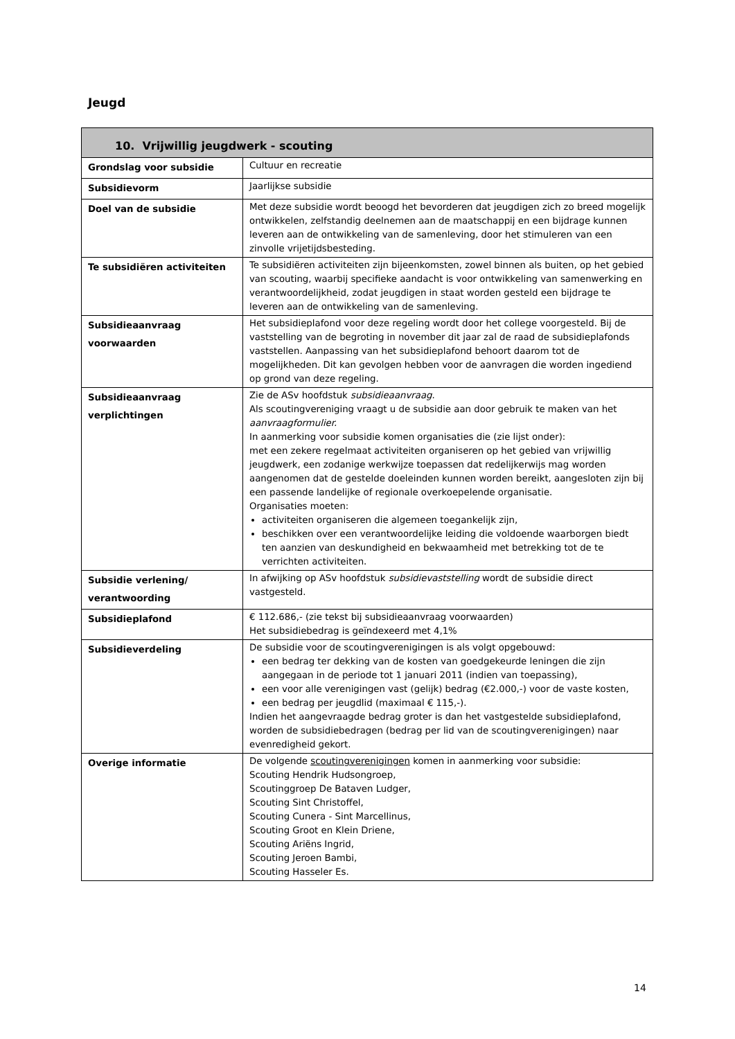Jeugd
| 10. Vrijwillig jeugdwerk - scouting | |
| --- | --- |
| Grondslag voor subsidie | Cultuur en recreatie |
| Subsidievorm | Jaarlijkse subsidie |
| Doel van de subsidie | Met deze subsidie wordt beoogd het bevorderen dat jeugdigen zich zo breed mogelijk ontwikkelen, zelfstandig deelnemen aan de maatschappij en een bijdrage kunnen leveren aan de ontwikkeling van de samenleving, door het stimuleren van een zinvolle vrijetijdsbesteding. |
| Te subsidiëren activiteiten | Te subsidiëren activiteiten zijn bijeenkomsten, zowel binnen als buiten, op het gebied van scouting, waarbij specifieke aandacht is voor ontwikkeling van samenwerking en verantwoordelijkheid, zodat jeugdigen in staat worden gesteld een bijdrage te leveren aan de ontwikkeling van de samenleving. |
| Subsidieaanvraag voorwaarden | Het subsidieplafond voor deze regeling wordt door het college voorgesteld. Bij de vaststelling van de begroting in november dit jaar zal de raad de subsidieplafonds vaststellen. Aanpassing van het subsidieplafond behoort daarom tot de mogelijkheden. Dit kan gevolgen hebben voor de aanvragen die worden ingediend op grond van deze regeling. |
| Subsidieaanvraag verplichtingen | Zie de ASv hoofdstuk subsidieaanvraag . Als scoutingvereniging vraagt u de subsidie aan door gebruik te maken van het aanvraagformulier. In aanmerking voor subsidie komen organisaties die (zie lijst onder): met een zekere regelmaat activiteiten organiseren op het gebied van vrijwillig jeugdwerk, een zodanige werkwijze toepassen dat redelijkerwijs mag worden aangenomen dat de gestelde doeleinden kunnen worden bereikt, aangesloten zijn bij een passende landelijke of regionale overkoepelende organisatie. Organisaties moeten: activiteiten organiseren die algemeen toegankelijk zijn, beschikken over een verantwoordelijke leiding die voldoende waarborgen biedt ten aanzien van deskundigheid en bekwaamheid met betrekking tot de te verrichten activiteiten. |
| Subsidie verlening/ verantwoording | In afwijking op ASv hoofdstuk subsidievaststelling wordt de subsidie direct vastgesteld. |
| Subsidieplafond | € 112.686,- (zie tekst bij subsidieaanvraag voorwaarden) Het subsidiebedrag is geïndexeerd met 4,1% |
| Subsidieverdeling | De subsidie voor de scoutingverenigingen is als volgt opgebouwd: een bedrag ter dekking van de kosten van goedgekeurde leningen die zijn aangegaan in de periode tot 1 januari 2011 (indien van toepassing), een voor alle verenigingen vast (gelijk) bedrag (€2.000,-) voor de vaste kosten, een bedrag per jeugdlid (maximaal € 115,-). Indien het aangevraagde bedrag groter is dan het vastgestelde subsidieplafond, worden de subsidiebedragen (bedrag per lid van de scoutingverenigingen) naar evenredigheid gekort. |
| Overige informatie | De volgende scoutingverenigingen komen in aanmerking voor subsidie: Scouting Hendrik Hudsongroep, Scoutinggroep De Bataven Ludger, Scouting Sint Christoffel, Scouting Cunera - Sint Marcellinus, Scouting Groot en Klein Driene, Scouting Ariëns Ingrid, Scouting Jeroen Bambi, Scouting Hasseler Es. |
14